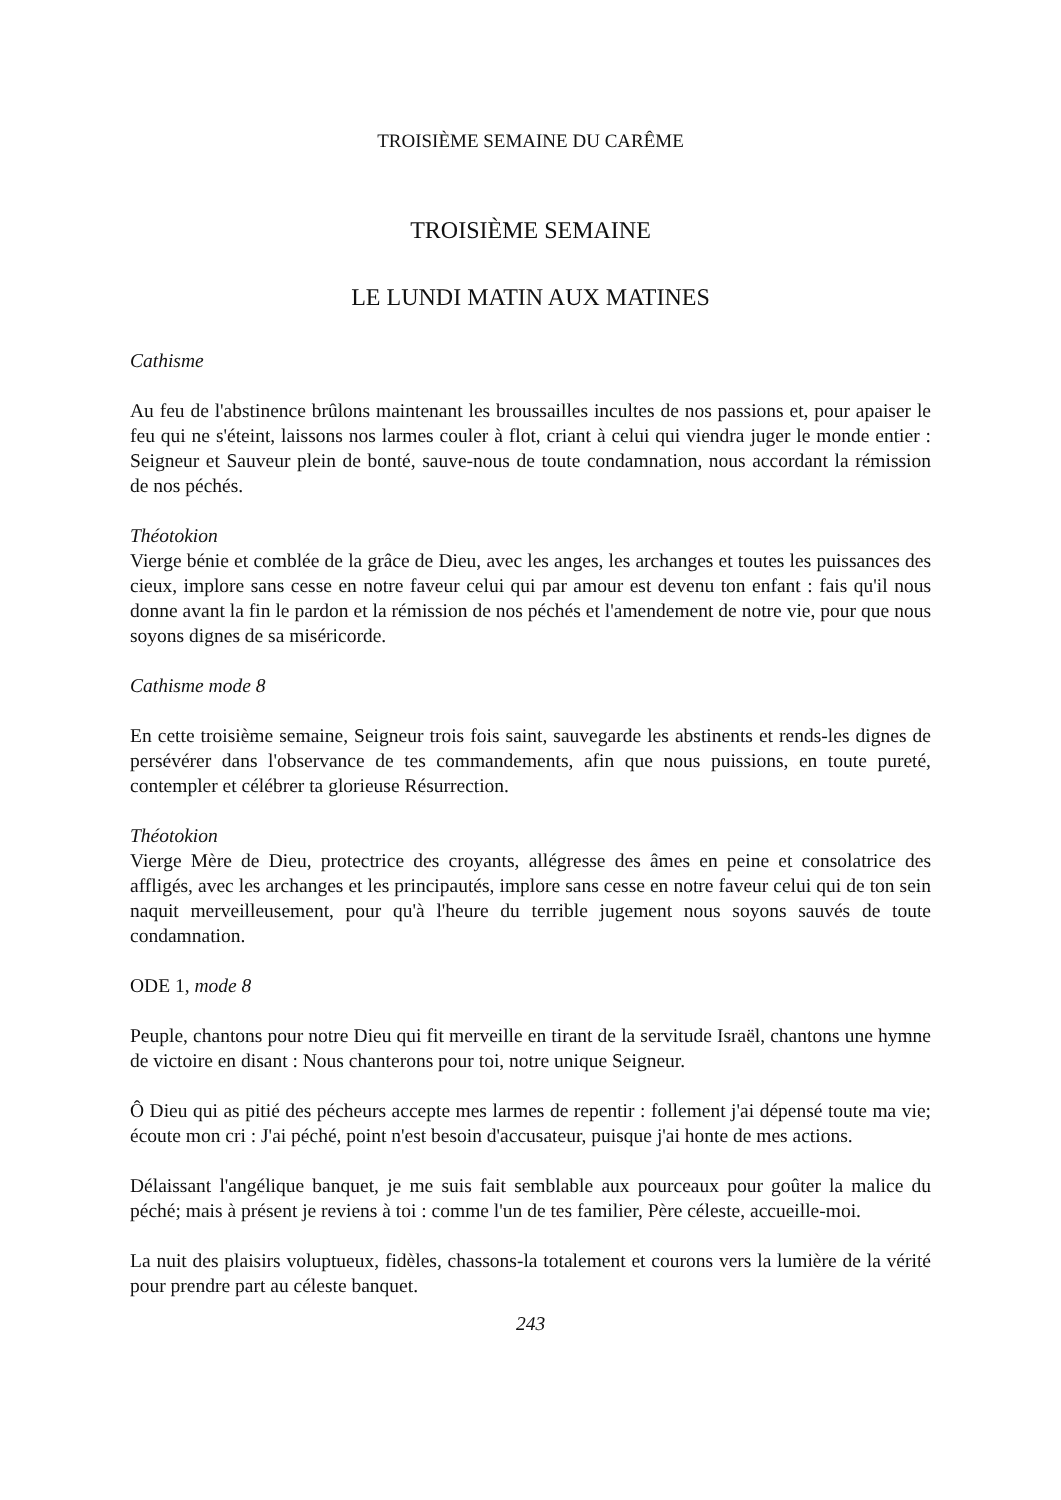TROISIÈME SEMAINE DU CARÊME
TROISIÈME SEMAINE
LE LUNDI MATIN AUX MATINES
Cathisme
Au feu de l'abstinence brûlons maintenant les broussailles incultes de nos passions et, pour apaiser le feu qui ne s'éteint, laissons nos larmes couler à flot, criant à celui qui viendra juger le monde entier : Seigneur et Sauveur plein de bonté, sauve-nous de toute condamnation, nous accordant la rémission de nos péchés.
Théotokion
Vierge bénie et comblée de la grâce de Dieu, avec les anges, les archanges et toutes les puissances des cieux, implore sans cesse en notre faveur celui qui par amour est devenu ton enfant : fais qu'il nous donne avant la fin le pardon et la rémission de nos péchés et l'amendement de notre vie, pour que nous soyons dignes de sa miséricorde.
Cathisme mode 8
En cette troisième semaine, Seigneur trois fois saint, sauvegarde les abstinents et rends-les dignes de persévérer dans l'observance de tes commandements, afin que nous puissions, en toute pureté, contempler et célébrer ta glorieuse Résurrection.
Théotokion
Vierge Mère de Dieu, protectrice des croyants, allégresse des âmes en peine et consolatrice des affligés, avec les archanges et les principautés, implore sans cesse en notre faveur celui qui de ton sein naquit merveilleusement, pour qu'à l'heure du terrible jugement nous soyons sauvés de toute condamnation.
ODE 1, mode 8
Peuple, chantons pour notre Dieu qui fit merveille en tirant de la servitude Israël, chantons une hymne de victoire en disant : Nous chanterons pour toi, notre unique Seigneur.
Ô Dieu qui as pitié des pécheurs accepte mes larmes de repentir : follement j'ai dépensé toute ma vie; écoute mon cri : J'ai péché, point n'est besoin d'accusateur, puisque j'ai honte de mes actions.
Délaissant l'angélique banquet, je me suis fait semblable aux pourceaux pour goûter la malice du péché; mais à présent je reviens à toi : comme l'un de tes familier, Père céleste, accueille-moi.
La nuit des plaisirs voluptueux, fidèles, chassons-la totalement et courons vers la lumière de la vérité pour prendre part au céleste banquet.
243